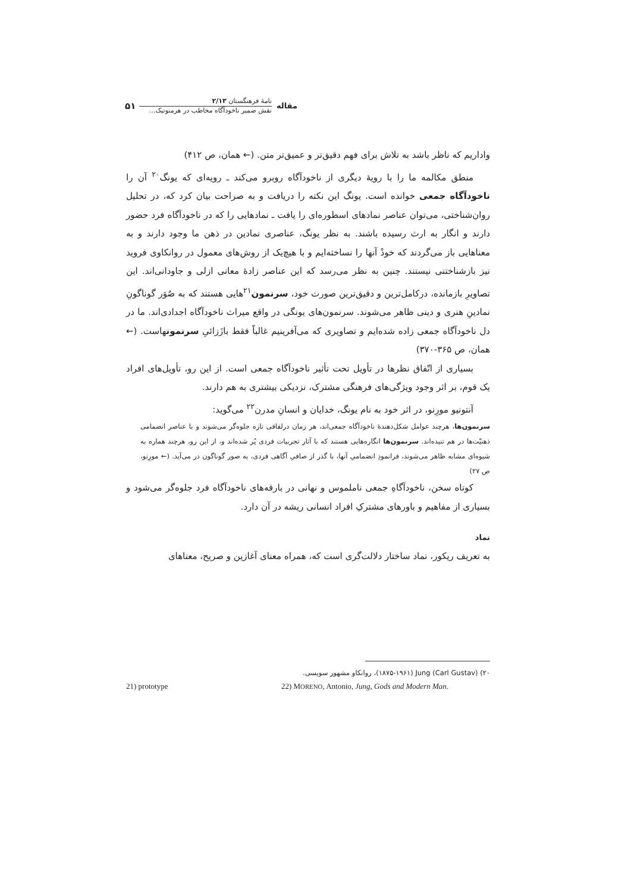مقاله
نامهٔ فرهنگستان ۲/۱۳
نقش ضمیر ناخودآگاه مخاطب در هرمنوتیک...
۵۱
واداریم که ناظر باشد به تلاش برای فهم دقیق‌تر و عمیق‌تر متن. (← همان، ص ۴۱۲)
منطق مکالمه ما را با رویهٔ دیگری از ناخودآگاه روبرو می‌کند ـ رویه‌ای که یونگ<sup>۲۰</sup> آن را ناخودآگاه جمعی خوانده است. یونگ این نکته را دریافت و به صراحت بیان کرد که، در تحلیل روان‌شناختی، می‌توان عناصر نمادهای اسطوره‌ای را یافت ـ نمادهایی را که در ناخودآگاه فرد حضور دارند و انگار به ارث رسیده باشند. به نظر یونگ، عناصری نمادین در ذهن ما وجود دارند و به معناهایی باز می‌گردند که خودْ آنها را نساخته‌ایم و با هیچ‌یک از روش‌های معمول در روانکاوی فروید نیز بازشناختنی نیستند. چنین به نظر می‌رسد که این عناصر زادهٔ معانی ازلی و جاودانی‌اند. این تصاویرِ بازمانده، درکامل‌ترین و دقیق‌ترین صورت خود، سرنمون<sup>۲۱</sup>هایی هستند که به صُوَر گوناگونِ نمادینِ هنری و دینی ظاهر می‌شوند. سرنمون‌های یونگی در واقع میراث ناخودآگاه اجدادی‌اند. ما در دل ناخودآگاه جمعی زاده شده‌ایم و تصاویری که می‌آفرینیم غالباً فقط بازَزائیِ سرنمونهاست. (← همان، ص ۳۶۵-۳۷۰)
بسیاری از اتّفاق نظرها در تأویل تحت تأثیر ناخودآگاه جمعی است. از این رو، تأویل‌های افراد یک قوم، بر اثر وجود ویژگی‌های فرهنگی مشترک، نزدیکی بیشتری به هم دارند.
آنتونیو مورِنو، در اثر خود به نام یونگ، خدایان و انسانِ مدرن<sup>۲۲</sup> می‌گوید:
سرنمون‌ها، هرچند عوامل شکل‌دهندهٔ ناخودآگاه جمعی‌اند، هر زمان درلفافی تازه جلوه‌گر می‌شوند و با عناصر انضمامی ذهنیّت‌ها در هم تنیده‌اند. سرنمون‌ها انگاره‌هایی هستند که با آثار تجربیات فردی پُر شده‌اند و، از این رو، هرچند هماره به شیوه‌ای مشابه ظاهر می‌شوند، فرانمودِ انضمامیِ آنها، با گذر از صافیِ آگاهی فردی، به صور گوناگون در می‌آید. (← مورِنو، ص ۲۷)
کوتاه سخن، ناخودآگاهِ جمعی ناملموس و نهانی در بارقه‌های ناخودآگاه فرد جلوه‌گر می‌شود و بسیاری از مفاهیم و باورهای مشترکِ افراد انسانی ریشه در آن دارد.
نماد
به تعریف ریکور، نماد ساختار دلالت‌گری است که، همراه معنای آغازین و صریح، معناهای
۲۰) Jung (Carl Gustav) (۱۸۷۵-۱۹۶۱)، روانکاو مشهور سویسی.
21) prototype 22) MORENO, Antonio, Jung, Gods and Modern Man.